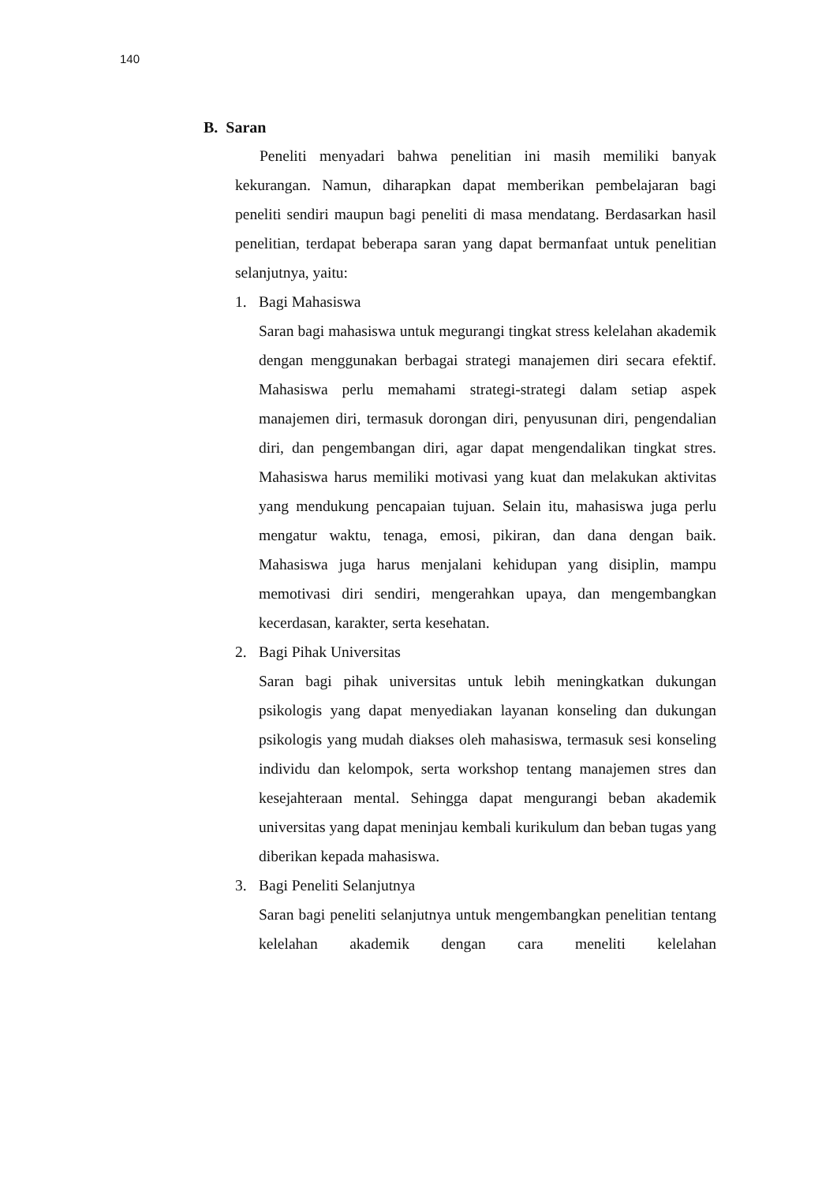140
B. Saran
Peneliti menyadari bahwa penelitian ini masih memiliki banyak kekurangan. Namun, diharapkan dapat memberikan pembelajaran bagi peneliti sendiri maupun bagi peneliti di masa mendatang. Berdasarkan hasil penelitian, terdapat beberapa saran yang dapat bermanfaat untuk penelitian selanjutnya, yaitu:
1. Bagi Mahasiswa
Saran bagi mahasiswa untuk megurangi tingkat stress kelelahan akademik dengan menggunakan berbagai strategi manajemen diri secara efektif. Mahasiswa perlu memahami strategi-strategi dalam setiap aspek manajemen diri, termasuk dorongan diri, penyusunan diri, pengendalian diri, dan pengembangan diri, agar dapat mengendalikan tingkat stres. Mahasiswa harus memiliki motivasi yang kuat dan melakukan aktivitas yang mendukung pencapaian tujuan. Selain itu, mahasiswa juga perlu mengatur waktu, tenaga, emosi, pikiran, dan dana dengan baik. Mahasiswa juga harus menjalani kehidupan yang disiplin, mampu memotivasi diri sendiri, mengerahkan upaya, dan mengembangkan kecerdasan, karakter, serta kesehatan.
2. Bagi Pihak Universitas
Saran bagi pihak universitas untuk lebih meningkatkan dukungan psikologis yang dapat menyediakan layanan konseling dan dukungan psikologis yang mudah diakses oleh mahasiswa, termasuk sesi konseling individu dan kelompok, serta workshop tentang manajemen stres dan kesejahteraan mental. Sehingga dapat mengurangi beban akademik universitas yang dapat meninjau kembali kurikulum dan beban tugas yang diberikan kepada mahasiswa.
3. Bagi Peneliti Selanjutnya
Saran bagi peneliti selanjutnya untuk mengembangkan penelitian tentang kelelahan akademik dengan cara meneliti kelelahan